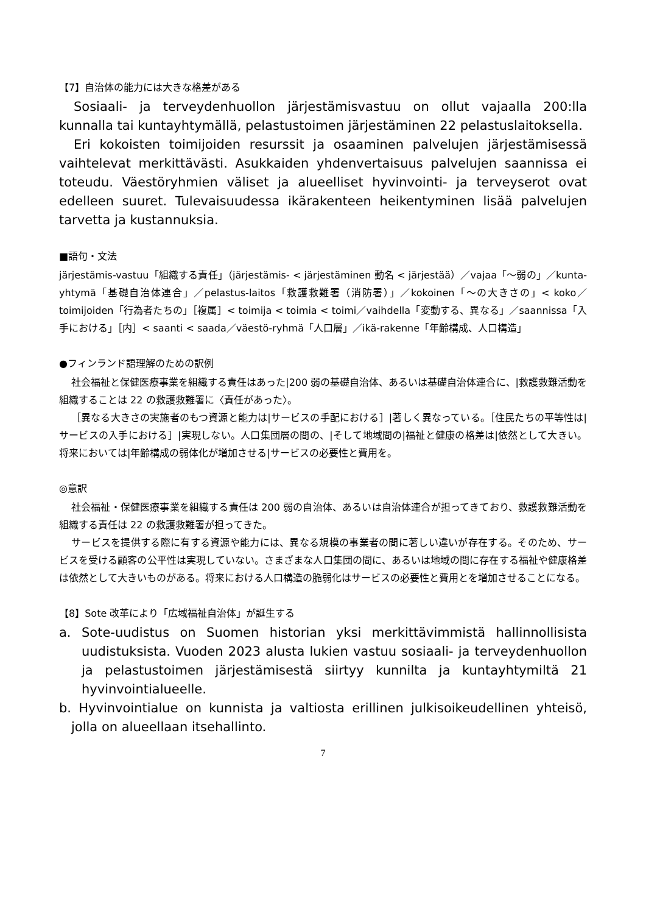【7】自治体の能力には大きな格差がある
Sosiaali- ja terveydenhuollon järjestämisvastuu on ollut vajaalla 200:lla kunnalla tai kuntayhtymällä, pelastustoimen järjestäminen 22 pelastuslaitoksella.
Eri kokoisten toimijoiden resurssit ja osaaminen palvelujen järjestämisessä vaihtelevat merkittävästi. Asukkaiden yhdenvertaisuus palvelujen saannissa ei toteudu. Väestöryhmien väliset ja alueelliset hyvinvointi- ja terveyserot ovat edelleen suuret. Tulevaisuudessa ikärakenteen heikentyminen lisää palvelujen tarvetta ja kustannuksia.
■語句・文法
järjestämis-vastuu「組織する責任」（järjestämis- < järjestäminen 動名 < järjestää）／vajaa「～弱の」／kunta-yhtymä「基礎自治体連合」／pelastus-laitos「救護救難署（消防署）」／kokoinen「～の大きさの」< koko／toimijoiden「行為者たちの」［複属］< toimija < toimia < toimi／vaihdella「変動する、異なる」／saannissa「入手における」［内］< saanti < saada／väestö-ryhmä「人口層」／ikä-rakenne「年齢構成、人口構造」
●フィンランド語理解のための訳例
社会福祉と保健医療事業を組織する責任はあった|200 弱の基礎自治体、あるいは基礎自治体連合に、|救護救難活動を組織することは 22 の救護救難署に〈責任があった〉。
［異なる大きさの実施者のもつ資源と能力は|サービスの手配における］|著しく異なっている。［住民たちの平等性は|サービスの入手における］|実現しない。人口集団層の間の、|そして地域間の|福祉と健康の格差は|依然として大きい。将来においては|年齢構成の弱体化が増加させる|サービスの必要性と費用を。
◎意訳
社会福祉・保健医療事業を組織する責任は 200 弱の自治体、あるいは自治体連合が担ってきており、救護救難活動を組織する責任は 22 の救護救難署が担ってきた。
サービスを提供する際に有する資源や能力には、異なる規模の事業者の間に著しい違いが存在する。そのため、サービスを受ける顧客の公平性は実現していない。さまざまな人口集団の間に、あるいは地域の間に存在する福祉や健康格差は依然として大きいものがある。将来における人口構造の脆弱化はサービスの必要性と費用とを増加させることになる。
【8】Sote 改革により「広域福祉自治体」が誕生する
a. Sote-uudistus on Suomen historian yksi merkittävimmistä hallinnollisista uudistuksista. Vuoden 2023 alusta lukien vastuu sosiaali- ja terveydenhuollon ja pelastustoimen järjestämisestä siirtyy kunnilta ja kuntayhtymiltä 21 hyvinvointialueelle.
b. Hyvinvointialue on kunnista ja valtiosta erillinen julkisoikeudellinen yhteisö, jolla on alueellaan itsehallinto.
7